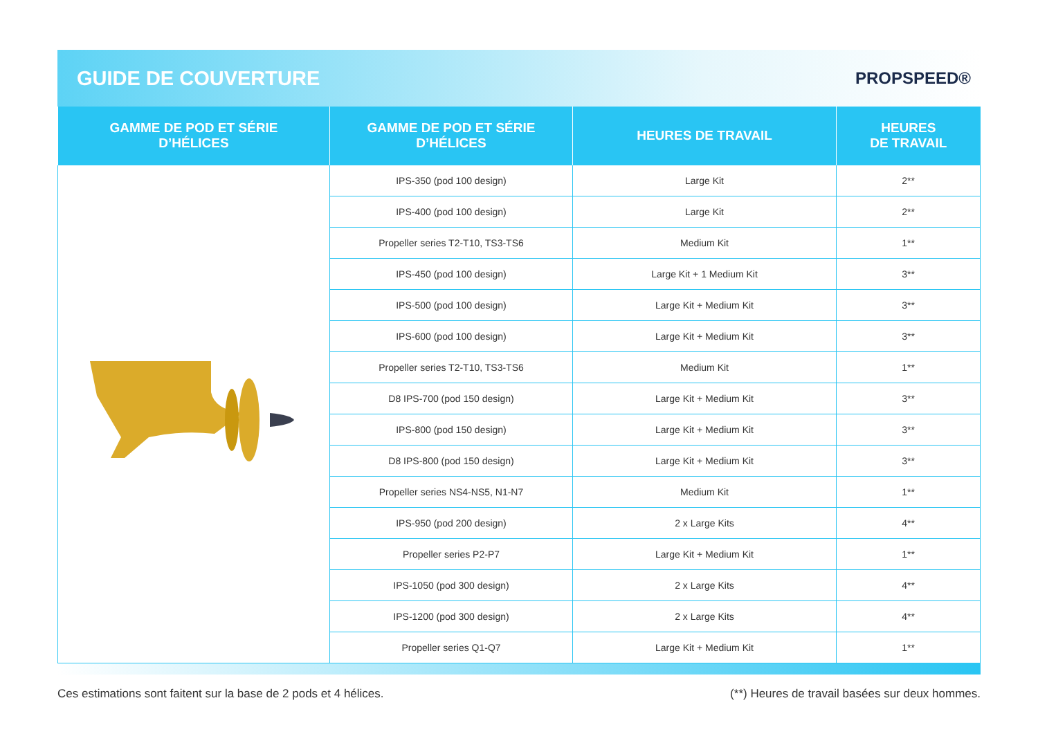GUIDE DE COUVERTURE
PROPSPEED®
| GAMME DE POD ET SÉRIE D’HÉLICES | GAMME DE POD ET SÉRIE D’HÉLICES | HEURES DE TRAVAIL | HEURES DE TRAVAIL |
| --- | --- | --- | --- |
| | IPS-350 (pod 100 design) | Large Kit | 2** |
| | IPS-400 (pod 100 design) | Large Kit | 2** |
| | Propeller series T2-T10, TS3-TS6 | Medium Kit | 1** |
| | IPS-450 (pod 100 design) | Large Kit + 1 Medium Kit | 3** |
| | IPS-500 (pod 100 design) | Large Kit + Medium Kit | 3** |
| | IPS-600 (pod 100 design) | Large Kit + Medium Kit | 3** |
| | Propeller series T2-T10, TS3-TS6 | Medium Kit | 1** |
| | D8 IPS-700 (pod 150 design) | Large Kit + Medium Kit | 3** |
| | IPS-800 (pod 150 design) | Large Kit + Medium Kit | 3** |
| | D8 IPS-800 (pod 150 design) | Large Kit + Medium Kit | 3** |
| | Propeller series NS4-NS5, N1-N7 | Medium Kit | 1** |
| | IPS-950 (pod 200 design) | 2 x Large Kits | 4** |
| | Propeller series P2-P7 | Large Kit + Medium Kit | 1** |
| | IPS-1050 (pod 300 design) | 2 x Large Kits | 4** |
| | IPS-1200 (pod 300 design) | 2 x Large Kits | 4** |
| | Propeller series Q1-Q7 | Large Kit + Medium Kit | 1** |
Ces estimations sont faitent sur la base de 2 pods et 4 hélices. (**) Heures de travail basées sur deux hommes.